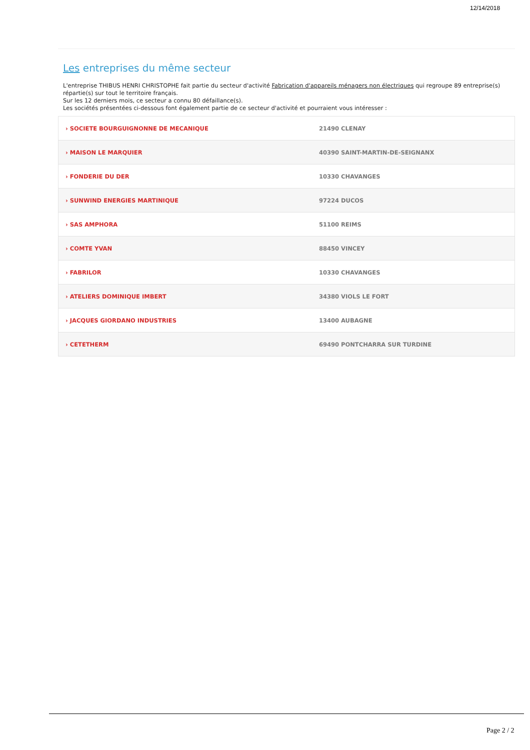12/14/2018
Les entreprises du même secteur
L'entreprise THIBUS HENRI CHRISTOPHE fait partie du secteur d'activité Fabrication d'appareils ménagers non électriques qui regroupe 89 entreprise(s) répartie(s) sur tout le territoire français.
Sur les 12 derniers mois, ce secteur a connu 80 défaillance(s).
Les sociétés présentées ci-dessous font également partie de ce secteur d'activité et pourraient vous intéresser :
| › SOCIETE BOURGUIGNONNE DE MECANIQUE | 21490 CLENAY |
| › MAISON LE MARQUIER | 40390 SAINT-MARTIN-DE-SEIGNANX |
| › FONDERIE DU DER | 10330 CHAVANGES |
| › SUNWIND ENERGIES MARTINIQUE | 97224 DUCOS |
| › SAS AMPHORA | 51100 REIMS |
| › COMTE YVAN | 88450 VINCEY |
| › FABRILOR | 10330 CHAVANGES |
| › ATELIERS DOMINIQUE IMBERT | 34380 VIOLS LE FORT |
| › JACQUES GIORDANO INDUSTRIES | 13400 AUBAGNE |
| › CETETHERM | 69490 PONTCHARRA SUR TURDINE |
Page 2 / 2